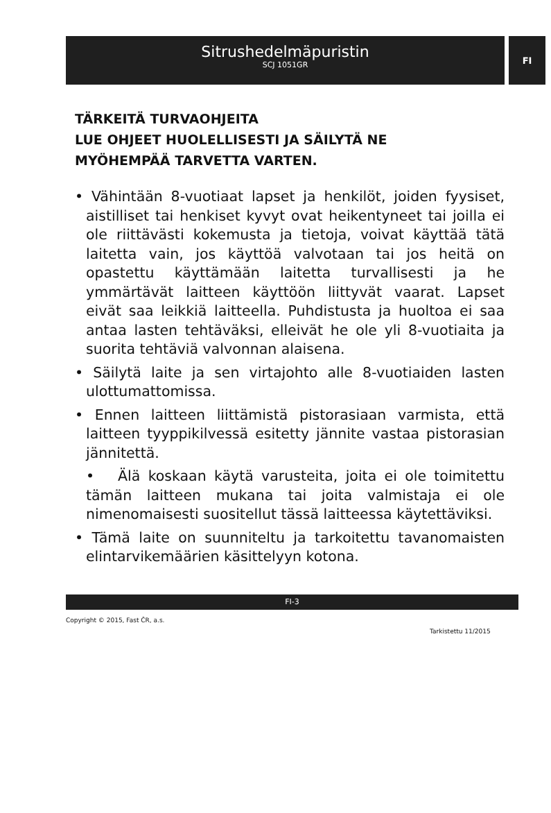Sitrushedelmäpuristin
SCJ 1051GR
FI
TÄRKEITÄ TURVAOHJEITA
LUE OHJEET HUOLELLISESTI JA SÄILYTÄ NE MYÖHEMPÄÄ TARVETTA VARTEN.
• Vähintään 8-vuotiaat lapset ja henkilöt, joiden fyysiset, aistilliset tai henkiset kyvyt ovat heikentyneet tai joilla ei ole riittävästi kokemusta ja tietoja, voivat käyttää tätä laitetta vain, jos käyttöä valvotaan tai jos heitä on opastettu käyttämään laitetta turvallisesti ja he ymmärtävät laitteen käyttöön liittyvät vaarat. Lapset eivät saa leikkiä laitteella. Puhdistusta ja huoltoa ei saa antaa lasten tehtäväksi, elleivät he ole yli 8-vuotiaita ja suorita tehtäviä valvonnan alaisena.
• Säilytä laite ja sen virtajohto alle 8-vuotiaiden lasten ulottumattomissa.
• Ennen laitteen liittämistä pistorasiaan varmista, että laitteen tyyppikilvessä esitetty jännite vastaa pistorasian jännitettä.
• Älä koskaan käytä varusteita, joita ei ole toimitettu tämän laitteen mukana tai joita valmistaja ei ole nimenomaisesti suositellut tässä laitteessa käytettäviksi.
• Tämä laite on suunniteltu ja tarkoitettu tavanomaisten elintarvikemäärien käsittelyyn kotona.
FI-3
Copyright © 2015, Fast ČR, a.s.
Tarkistettu 11/2015